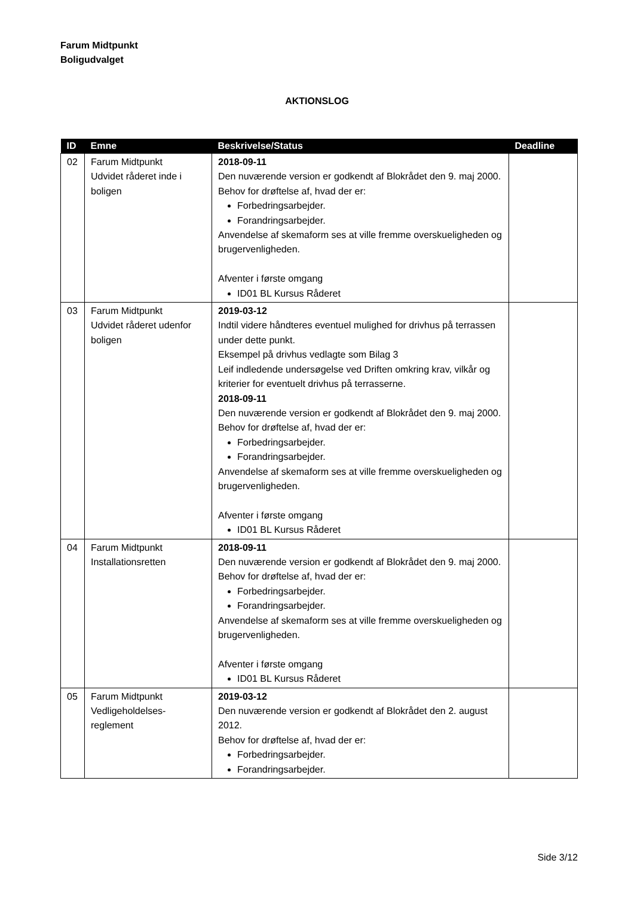Farum Midtpunkt
Boligudvalget
AKTIONSLOG
| ID | Emne | Beskrivelse/Status | Deadline |
| --- | --- | --- | --- |
| 02 | Farum Midtpunkt Udvidet råderet inde i boligen | 2018-09-11 Den nuværende version er godkendt af Blokrådet den 9. maj 2000. Behov for drøftelse af, hvad der er: Forbedringsarbejder. Forandringsarbejder. Anvendelse af skemaform ses at ville fremme overskueligheden og brugervenligheden. Afventer i første omgang ID01 BL Kursus Råderet | |
| 03 | Farum Midtpunkt Udvidet råderet udenfor boligen | 2019-03-12 Indtil videre håndteres eventuel mulighed for drivhus på terrassen under dette punkt. Eksempel på drivhus vedlagte som Bilag 3 Leif indledende undersøgelse ved Driften omkring krav, vilkår og kriterier for eventuelt drivhus på terrasserne. 2018-09-11 Den nuværende version er godkendt af Blokrådet den 9. maj 2000. Behov for drøftelse af, hvad der er: Forbedringsarbejder. Forandringsarbejder. Anvendelse af skemaform ses at ville fremme overskueligheden og brugervenligheden. Afventer i første omgang ID01 BL Kursus Råderet | |
| 04 | Farum Midtpunkt Installationsretten | 2018-09-11 Den nuværende version er godkendt af Blokrådet den 9. maj 2000. Behov for drøftelse af, hvad der er: Forbedringsarbejder. Forandringsarbejder. Anvendelse af skemaform ses at ville fremme overskueligheden og brugervenligheden. Afventer i første omgang ID01 BL Kursus Råderet | |
| 05 | Farum Midtpunkt Vedligeholdelses- reglement | 2019-03-12 Den nuværende version er godkendt af Blokrådet den 2. august 2012. Behov for drøftelse af, hvad der er: Forbedringsarbejder. Forandringsarbejder. | |
Side 3/12